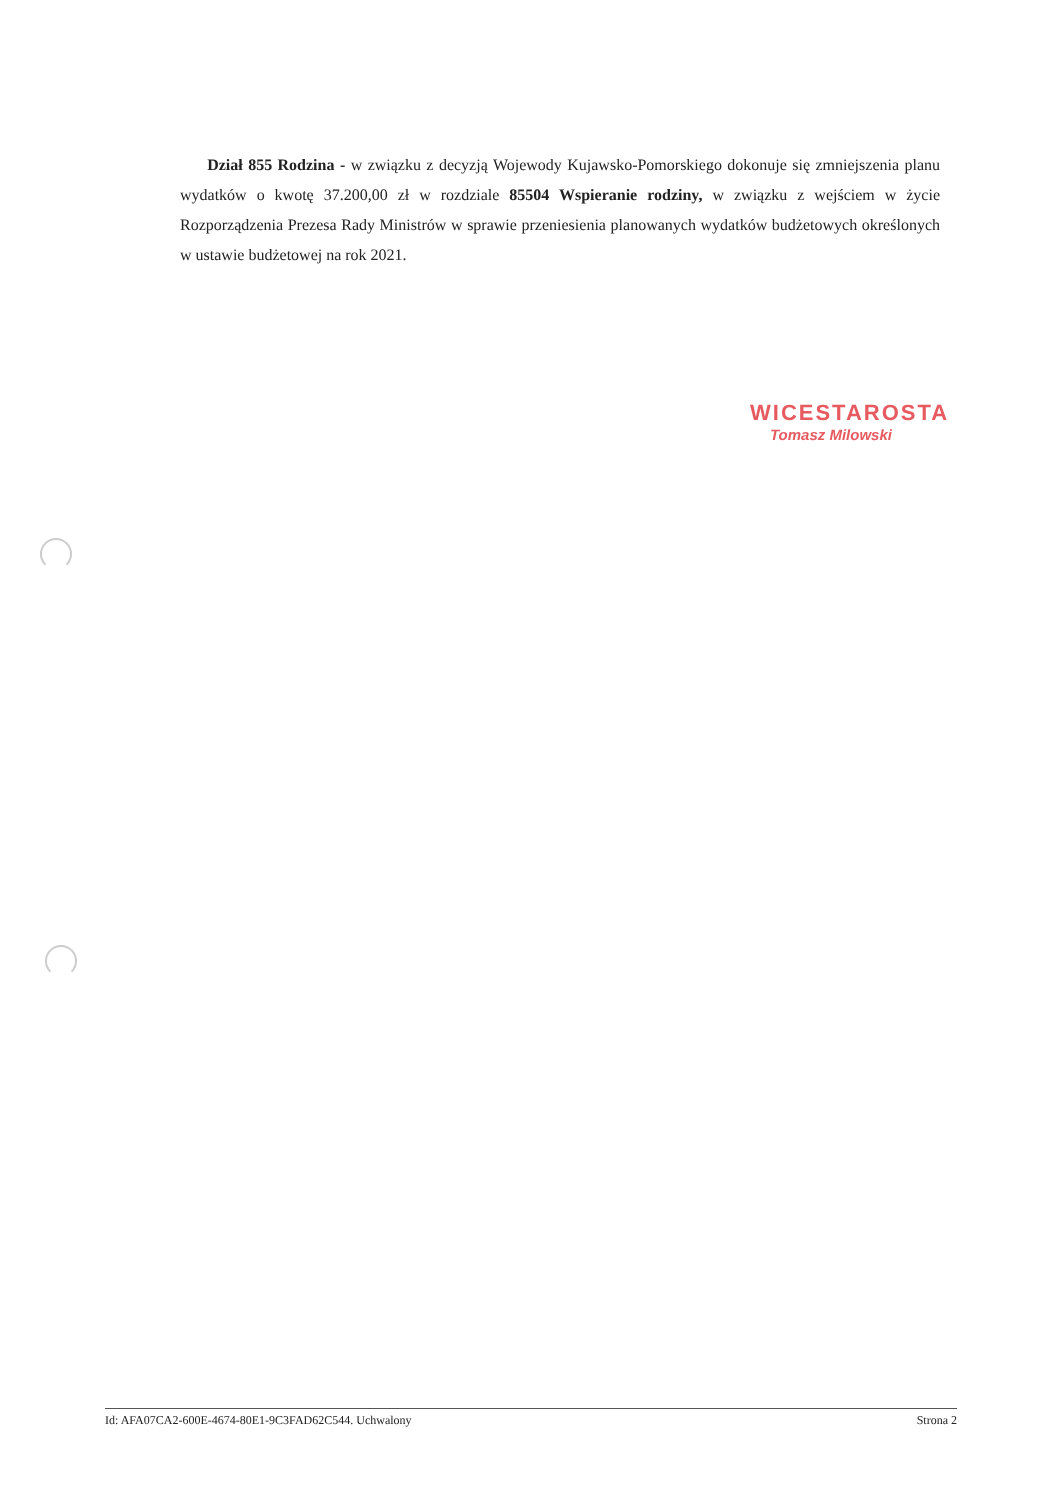Dział 855 Rodzina - w związku z decyzją Wojewody Kujawsko-Pomorskiego dokonuje się zmniejszenia planu wydatków o kwotę 37.200,00 zł w rozdziale 85504 Wspieranie rodziny, w związku z wejściem w życie Rozporządzenia Prezesa Rady Ministrów w sprawie przeniesienia planowanych wydatków budżetowych określonych w ustawie budżetowej na rok 2021.
WICESTAROSTA
Tomasz Milowski
Id: AFA07CA2-600E-4674-80E1-9C3FAD62C544. Uchwalony Strona 2